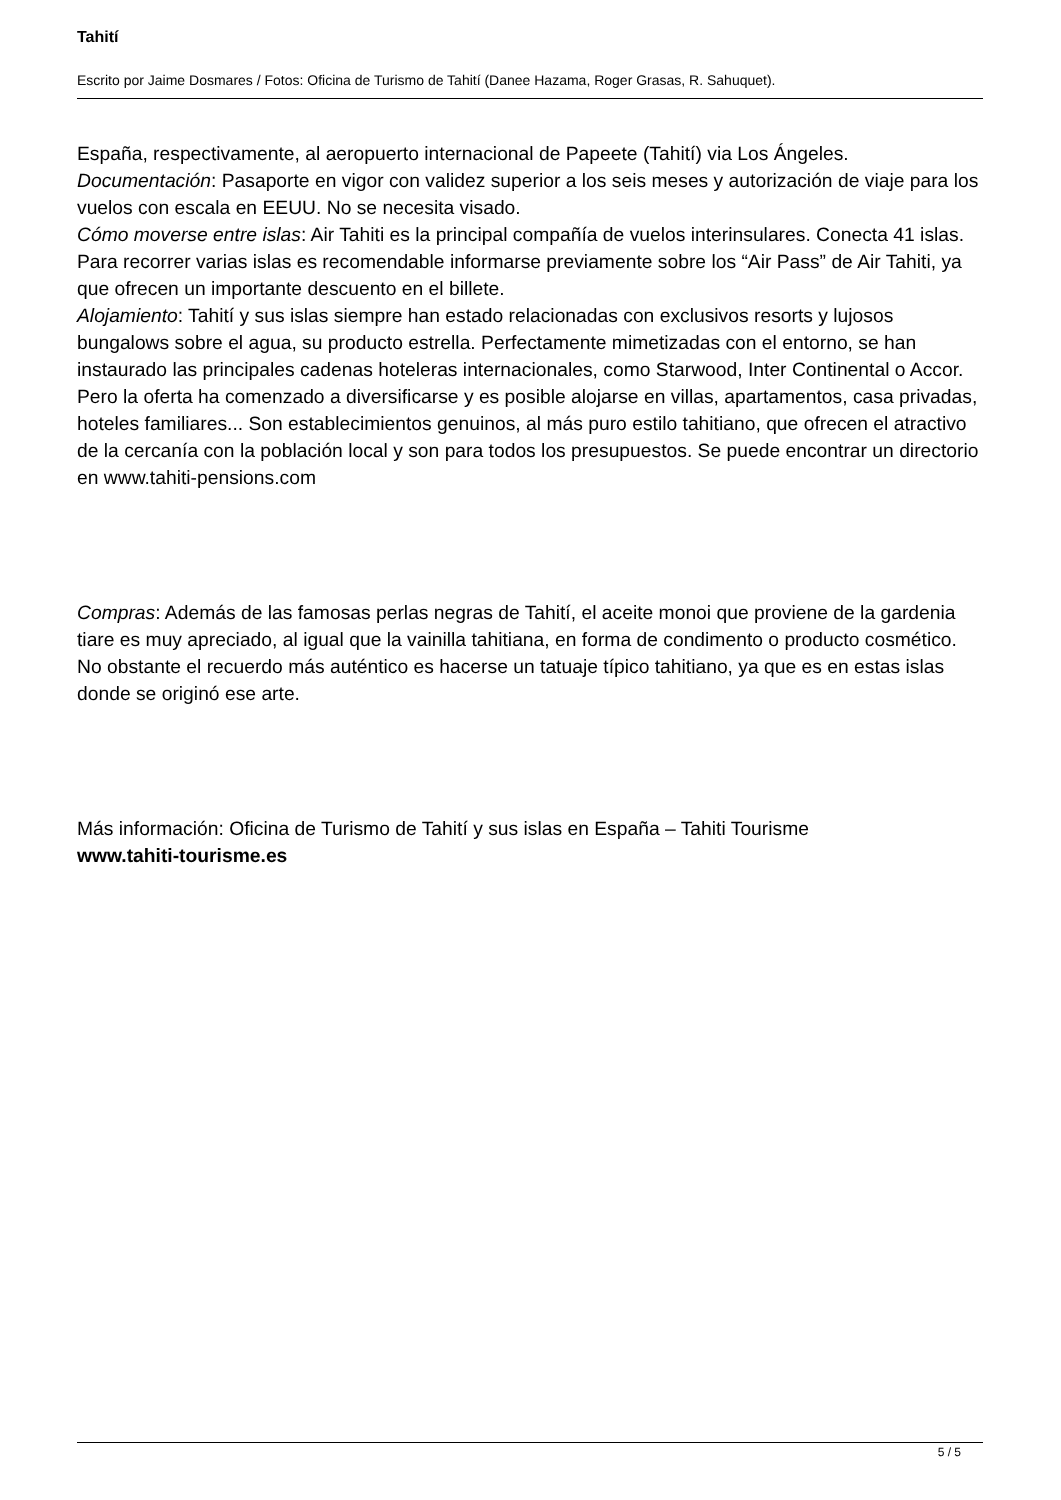Tahití
Escrito por Jaime Dosmares / Fotos: Oficina de Turismo de Tahití (Danee Hazama, Roger Grasas, R. Sahuquet).
España, respectivamente, al aeropuerto internacional de Papeete (Tahití) via Los Ángeles.
Documentación: Pasaporte en vigor con validez superior a los seis meses y autorización de viaje para los vuelos con escala en EEUU. No se necesita visado.
Cómo moverse entre islas: Air Tahiti es la principal compañía de vuelos interinsulares. Conecta 41 islas. Para recorrer varias islas es recomendable informarse previamente sobre los “Air Pass” de Air Tahiti, ya que ofrecen un importante descuento en el billete.
Alojamiento: Tahití y sus islas siempre han estado relacionadas con exclusivos resorts y lujosos bungalows sobre el agua, su producto estrella. Perfectamente mimetizadas con el entorno, se han instaurado las principales cadenas hoteleras internacionales, como Starwood, Inter Continental o Accor. Pero la oferta ha comenzado a diversificarse y es posible alojarse en villas, apartamentos, casa privadas, hoteles familiares... Son establecimientos genuinos, al más puro estilo tahitiano, que ofrecen el atractivo de la cercanía con la población local y son para todos los presupuestos. Se puede encontrar un directorio en www.tahiti-pensions.com
Compras: Además de las famosas perlas negras de Tahití, el aceite monoi que proviene de la gardenia tiare es muy apreciado, al igual que la vainilla tahitiana, en forma de condimento o producto cosmético. No obstante el recuerdo más auténtico es hacerse un tatuaje típico tahitiano, ya que es en estas islas donde se originó ese arte.
Más información: Oficina de Turismo de Tahití y sus islas en España – Tahiti Tourisme
www.tahiti-tourisme.es
5 / 5